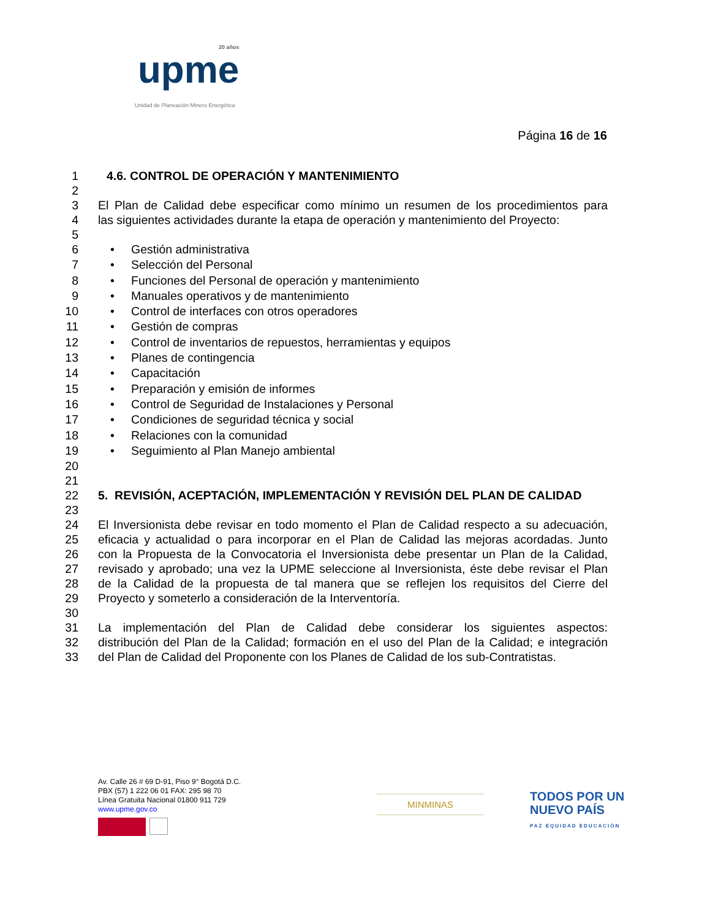20 años
upme
Unidad de Planeación Minero Energética
Página 16 de 16
1 4.6. CONTROL DE OPERACIÓN Y MANTENIMIENTO
2
3 El Plan de Calidad debe especificar como mínimo un resumen de los procedimientos para
4 las siguientes actividades durante la etapa de operación y mantenimiento del Proyecto:
5
6 • Gestión administrativa
7 • Selección del Personal
8 • Funciones del Personal de operación y mantenimiento
9 • Manuales operativos y de mantenimiento
10 • Control de interfaces con otros operadores
11 • Gestión de compras
12 • Control de inventarios de repuestos, herramientas y equipos
13 • Planes de contingencia
14 • Capacitación
15 • Preparación y emisión de informes
16 • Control de Seguridad de Instalaciones y Personal
17 • Condiciones de seguridad técnica y social
18 • Relaciones con la comunidad
19 • Seguimiento al Plan Manejo ambiental
20
21
22 5. REVISIÓN, ACEPTACIÓN, IMPLEMENTACIÓN Y REVISIÓN DEL PLAN DE CALIDAD
23
24 El Inversionista debe revisar en todo momento el Plan de Calidad respecto a su adecuación,
25 eficacia y actualidad o para incorporar en el Plan de Calidad las mejoras acordadas. Junto
26 con la Propuesta de la Convocatoria el Inversionista debe presentar un Plan de la Calidad,
27 revisado y aprobado; una vez la UPME seleccione al Inversionista, éste debe revisar el Plan
28 de la Calidad de la propuesta de tal manera que se reflejen los requisitos del Cierre del
29 Proyecto y someterlo a consideración de la Interventoría.
30
31 La implementación del Plan de Calidad debe considerar los siguientes aspectos:
32 distribución del Plan de la Calidad; formación en el uso del Plan de la Calidad; e integración
33 del Plan de Calidad del Proponente con los Planes de Calidad de los sub-Contratistas.
Av. Calle 26 # 69 D-91, Piso 9° Bogotá D.C.
PBX (57) 1 222 06 01 FAX: 295 98 70
Línea Gratuita Nacional 01800 911 729
www.upme.gov.co
MINMINAS
TODOS POR UN
NUEVO PAÍS
PAZ EQUIDAD EDUCACIÓN